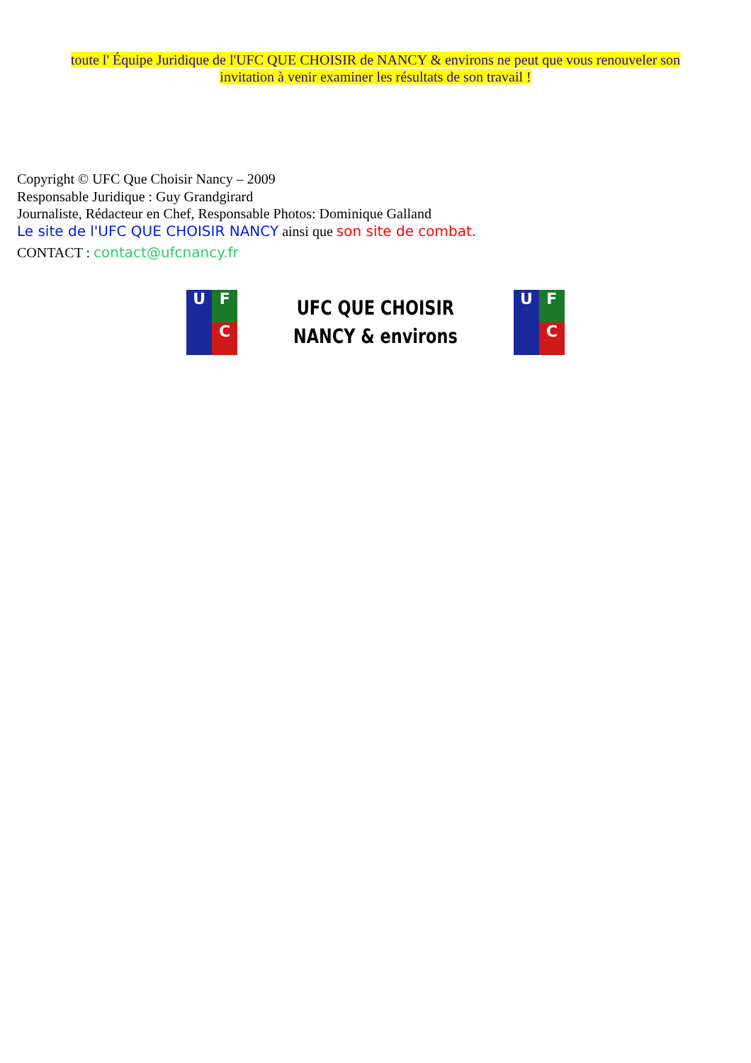toute l' Équipe Juridique de l'UFC QUE CHOISIR de NANCY & environs ne peut que vous renouveler son invitation à venir examiner les résultats de son travail !
Copyright © UFC Que Choisir Nancy – 2009
Responsable Juridique : Guy Grandgirard
Journaliste, Rédacteur en Chef, Responsable Photos: Dominique Galland
Le site de l'UFC QUE CHOISIR NANCY ainsi que son site de combat.
CONTACT : contact@ufcnancy.fr
U
F
C
UFC QUE CHOISIR
NANCY & environs
U
F
C